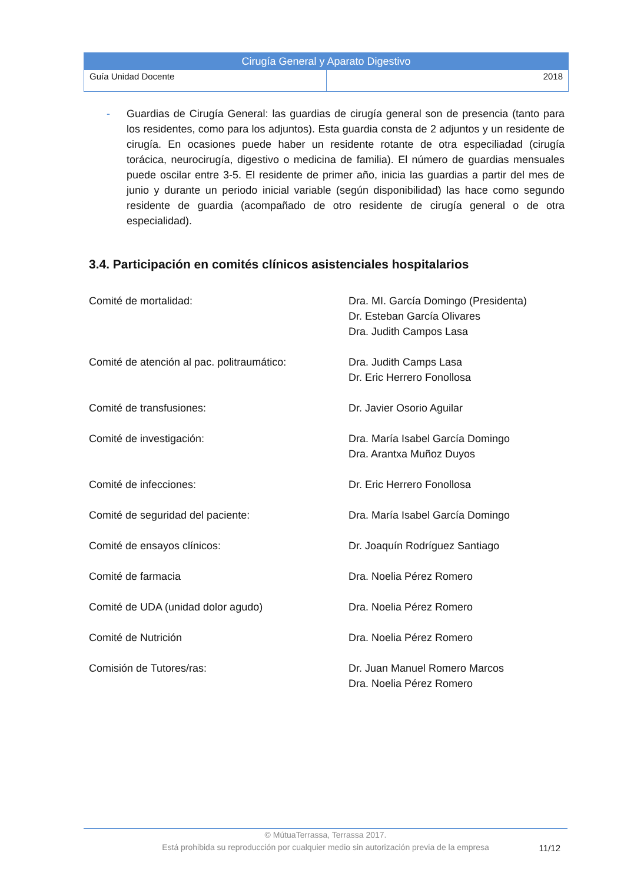Cirugía General y Aparato Digestivo
Guía Unidad Docente 2018
- Guardias de Cirugía General: las guardias de cirugía general son de presencia (tanto para los residentes, como para los adjuntos). Esta guardia consta de 2 adjuntos y un residente de cirugía. En ocasiones puede haber un residente rotante de otra especiliadad (cirugía torácica, neurocirugía, digestivo o medicina de familia). El número de guardias mensuales puede oscilar entre 3-5. El residente de primer año, inicia las guardias a partir del mes de junio y durante un periodo inicial variable (según disponibilidad) las hace como segundo residente de guardia (acompañado de otro residente de cirugía general o de otra especialidad).
3.4. Participación en comités clínicos asistenciales hospitalarios
Comité de mortalidad: Dra. MI. García Domingo (Presidenta)
Dr. Esteban García Olivares
Dra. Judith Campos Lasa
Comité de atención al pac. politraumático:
Dra. Judith Camps Lasa
Dr. Eric Herrero Fonollosa
Comité de transfusiones: Dr. Javier Osorio Aguilar
Comité de investigación: Dra. María Isabel García Domingo
Dra. Arantxa Muñoz Duyos
Comité de infecciones: Dr. Eric Herrero Fonollosa
Comité de seguridad del paciente: Dra. María Isabel García Domingo
Comité de ensayos clínicos: Dr. Joaquín Rodríguez Santiago
Comité de farmacia Dra. Noelia Pérez Romero
Comité de UDA (unidad dolor agudo) Dra. Noelia Pérez Romero
Comité de Nutrición Dra. Noelia Pérez Romero
Comisión de Tutores/ras: Dr. Juan Manuel Romero Marcos
Dra. Noelia Pérez Romero
© MútuaTerrassa, Terrassa 2017.
Está prohibida su reproducción por cualquier medio sin autorización previa de la empresa
11/12